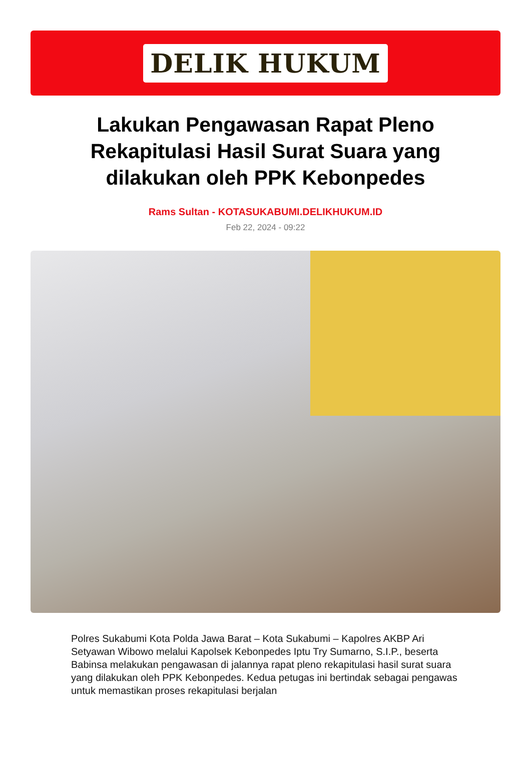DELIK HUKUM
Lakukan Pengawasan Rapat Pleno Rekapitulasi Hasil Surat Suara yang dilakukan oleh PPK Kebonpedes
Rams Sultan - KOTASUKABUMI.DELIKHUKUM.ID
Feb 22, 2024 - 09:22
Polres Sukabumi Kota Polda Jawa Barat – Kota Sukabumi – Kapolres AKBP Ari Setyawan Wibowo melalui Kapolsek Kebonpedes Iptu Try Sumarno, S.I.P., beserta Babinsa melakukan pengawasan di jalannya rapat pleno rekapitulasi hasil surat suara yang dilakukan oleh PPK Kebonpedes. Kedua petugas ini bertindak sebagai pengawas untuk memastikan proses rekapitulasi berjalan